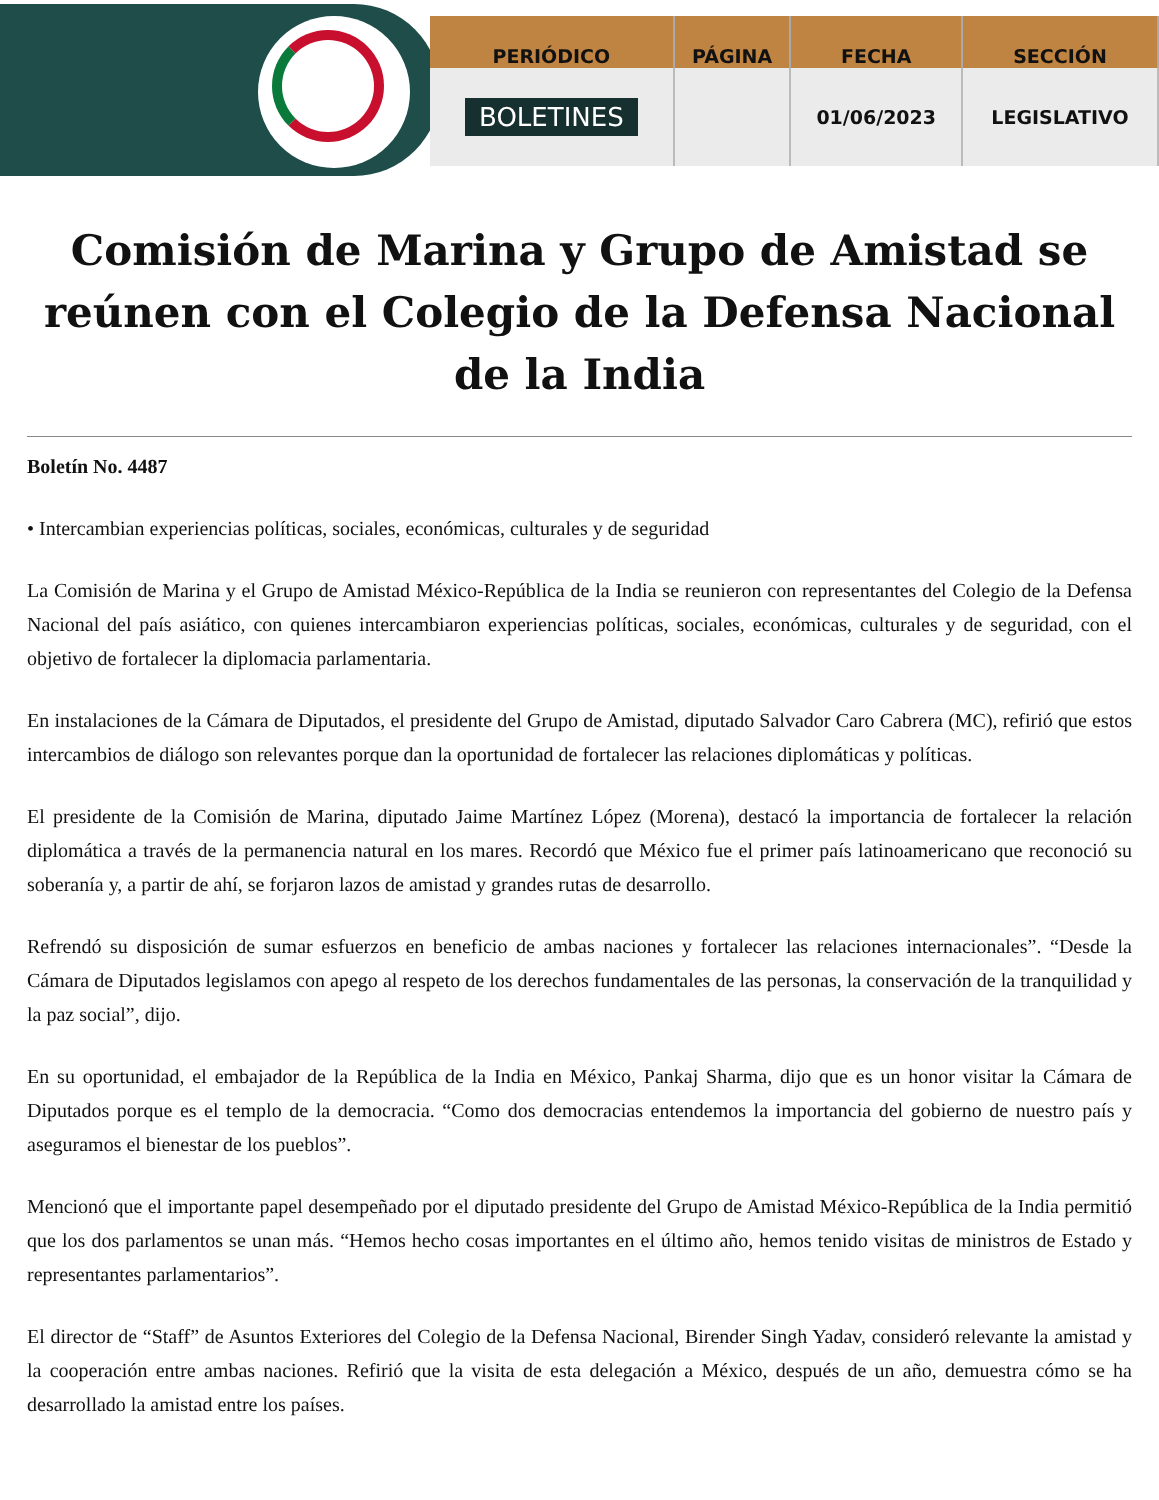| PERIÓDICO | PÁGINA | FECHA | SECCIÓN |
| --- | --- | --- | --- |
| BOLETINES | | 01/06/2023 | LEGISLATIVO |
Comisión de Marina y Grupo de Amistad se reúnen con el Colegio de la Defensa Nacional de la India
Boletín No. 4487
• Intercambian experiencias políticas, sociales, económicas, culturales y de seguridad
La Comisión de Marina y el Grupo de Amistad México-República de la India se reunieron con representantes del Colegio de la Defensa Nacional del país asiático, con quienes intercambiaron experiencias políticas, sociales, económicas, culturales y de seguridad, con el objetivo de fortalecer la diplomacia parlamentaria.
En instalaciones de la Cámara de Diputados, el presidente del Grupo de Amistad, diputado Salvador Caro Cabrera (MC), refirió que estos intercambios de diálogo son relevantes porque dan la oportunidad de fortalecer las relaciones diplomáticas y políticas.
El presidente de la Comisión de Marina, diputado Jaime Martínez López (Morena), destacó la importancia de fortalecer la relación diplomática a través de la permanencia natural en los mares. Recordó que México fue el primer país latinoamericano que reconoció su soberanía y, a partir de ahí, se forjaron lazos de amistad y grandes rutas de desarrollo.
Refrendó su disposición de sumar esfuerzos en beneficio de ambas naciones y fortalecer las relaciones internacionales”. “Desde la Cámara de Diputados legislamos con apego al respeto de los derechos fundamentales de las personas, la conservación de la tranquilidad y la paz social”, dijo.
En su oportunidad, el embajador de la República de la India en México, Pankaj Sharma, dijo que es un honor visitar la Cámara de Diputados porque es el templo de la democracia. “Como dos democracias entendemos la importancia del gobierno de nuestro país y aseguramos el bienestar de los pueblos”.
Mencionó que el importante papel desempeñado por el diputado presidente del Grupo de Amistad México-República de la India permitió que los dos parlamentos se unan más. “Hemos hecho cosas importantes en el último año, hemos tenido visitas de ministros de Estado y representantes parlamentarios”.
El director de “Staff” de Asuntos Exteriores del Colegio de la Defensa Nacional, Birender Singh Yadav, consideró relevante la amistad y la cooperación entre ambas naciones. Refirió que la visita de esta delegación a México, después de un año, demuestra cómo se ha desarrollado la amistad entre los países.